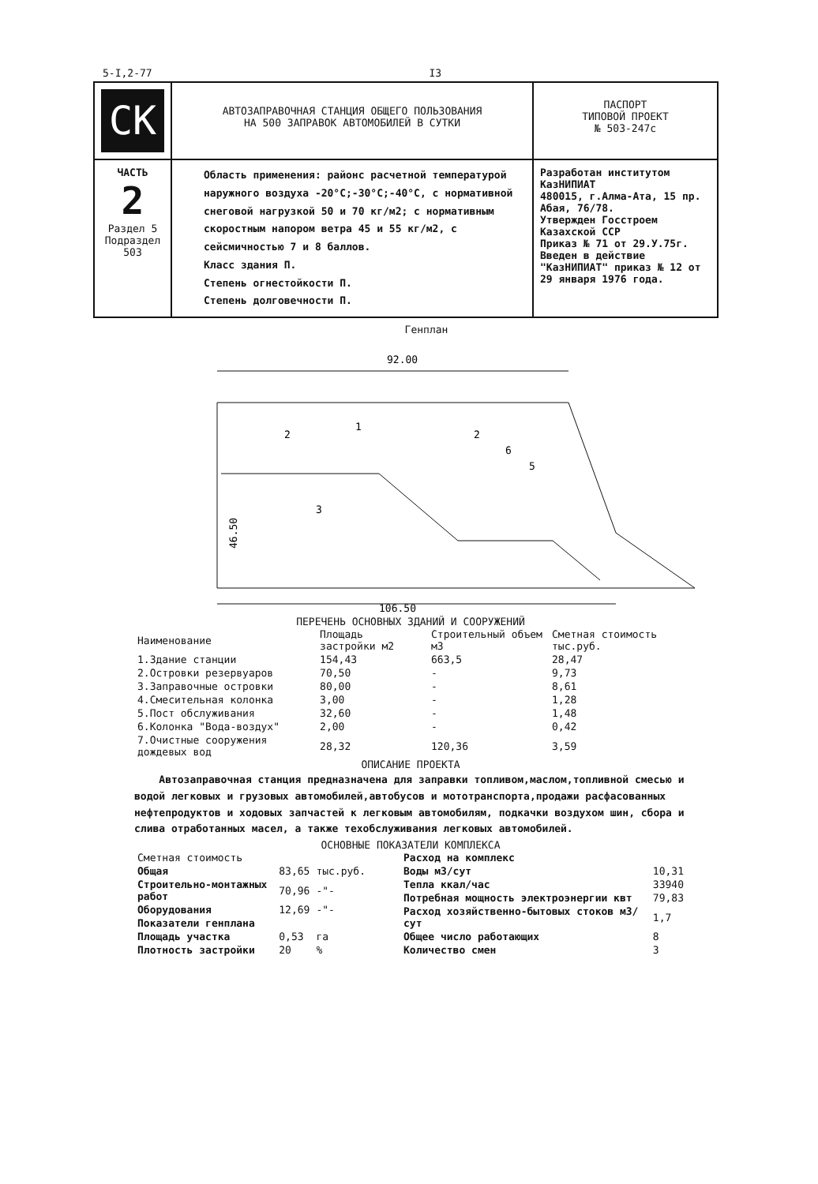5-I,2-77 I3
| СК | АВТОЗАПРАВОЧНАЯ СТАНЦИЯ ОБЩЕГО ПОЛЬЗОВАНИЯ НА 500 ЗАПРАВОК АВТОМОБИЛЕЙ В СУТКИ | ПАСПОРТ ТИПОВОЙ ПРОЕКТ № 503-247с |
| ЧАСТЬ 2 Раздел 5 Подраздел 503 | Область применения: районс расчетной температурой наружного воздуха -20°С;-30°С;-40°С, с нормативной снеговой нагрузкой 50 и 70 кг/м2; с нормативным скоростным напором ветра 45 и 55 кг/м2, с сейсмичностью 7 и 8 баллов. Класс здания П. Степень огнестойкости П. Степень долговечности П. | Разработан институтом КазНИПИАТ 480015, г.Алма-Ата, 15 пр. Абая, 76/78. Утвержден Госстроем Казахской ССР Приказ № 71 от 29.У.75г. Введен в действие "КазНИПИАТ" приказ № 12 от 29 января 1976 года. |
Генплан
92.00
46.50
106.50
1
2
2
3
5
6
ПЕРЕЧЕНЬ ОСНОВНЫХ ЗДАНИЙ И СООРУЖЕНИЙ
| Наименование | Площадь застройки м2 | Строительный объем м3 | Сметная стоимость тыс.руб. |
| --- | --- | --- | --- |
| 1.Здание станции | 154,43 | 663,5 | 28,47 |
| 2.Островки резервуаров | 70,50 | - | 9,73 |
| 3.Заправочные островки | 80,00 | - | 8,61 |
| 4.Смесительная колонка | 3,00 | - | 1,28 |
| 5.Пост обслуживания | 32,60 | - | 1,48 |
| 6.Колонка "Вода-воздух" | 2,00 | - | 0,42 |
| 7.Очистные сооружения дождевых вод | 28,32 | 120,36 | 3,59 |
ОПИСАНИЕ ПРОЕКТА
Автозаправочная станция предназначена для заправки топливом,маслом,топливной смесью и водой легковых и грузовых автомобилей,автобусов и мототранспорта,продажи расфасованных нефтепродуктов и ходовых запчастей к легковым автомобилям, подкачки воздухом шин, сбора и слива отработанных масел, а также техобслуживания легковых автомобилей.
ОСНОВНЫЕ ПОКАЗАТЕЛИ КОМПЛЕКСА
| Сметная стоимость | | |
| Общая | 83,65 | тыс.руб. |
| Строительно-монтажных работ | 70,96 | -"- |
| Оборудования | 12,69 | -"- |
| Показатели генплана | | |
| Площадь участка | 0,53 | га |
| Плотность застройки | 20 | % |
| Расход на комплекс | |
| Воды м3/сут | 10,31 |
| Тепла ккал/час | 33940 |
| Потребная мощность электроэнергии квт | 79,83 |
| Расход хозяйственно-бытовых стоков м3/сут | 1,7 |
| Общее число работающих | 8 |
| Количество смен | 3 |